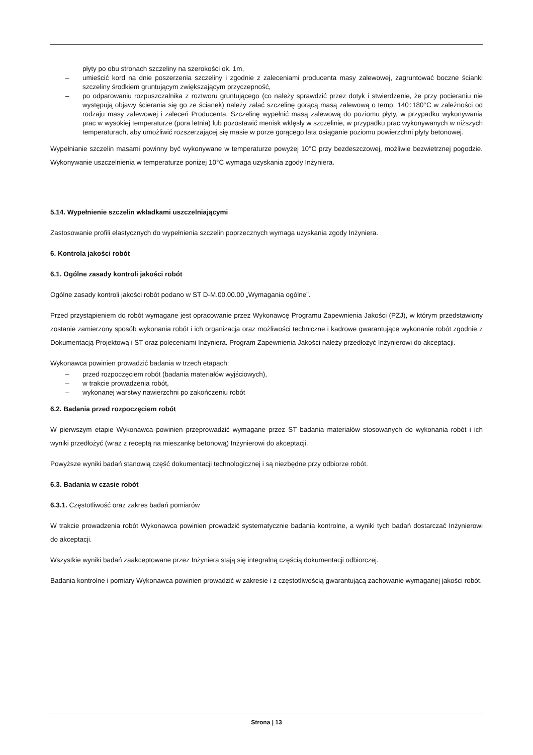płyty po obu stronach szczeliny na szerokości ok. 1m,
– umieścić kord na dnie poszerzenia szczeliny i zgodnie z zaleceniami producenta masy zalewowej, zagruntować boczne ścianki szczeliny środkiem gruntującym zwiększającym przyczepność,
– po odparowaniu rozpuszczalnika z roztworu gruntującego (co należy sprawdzić przez dotyk i stwierdzenie, że przy pocieraniu nie występują objawy ścierania się go ze ścianek) należy zalać szczelinę gorącą masą zalewową o temp. 140÷180°C w zależności od rodzaju masy zalewowej i zaleceń Producenta. Szczelinę wypełnić masą zalewową do poziomu płyty, w przypadku wykonywania prac w wysokiej temperaturze (pora letnia) lub pozostawić menisk wklęsły w szczelinie, w przypadku prac wykonywanych w niższych temperaturach, aby umożliwić rozszerzającej się masie w porze gorącego lata osiąganie poziomu powierzchni płyty betonowej.
Wypełnianie szczelin masami powinny być wykonywane w temperaturze powyżej 10°C przy bezdeszczowej, możliwie bezwietrznej pogodzie. Wykonywanie uszczelnienia w temperaturze poniżej 10°C wymaga uzyskania zgody Inżyniera.
5.14. Wypełnienie szczelin wkładkami uszczelniającymi
Zastosowanie profili elastycznych do wypełnienia szczelin poprzecznych wymaga uzyskania zgody Inżyniera.
6. Kontrola jakości robót
6.1. Ogólne zasady kontroli jakości robót
Ogólne zasady kontroli jakości robót podano w ST D-M.00.00.00 „Wymagania ogólne”.
Przed przystąpieniem do robót wymagane jest opracowanie przez Wykonawcę Programu Zapewnienia Jakości (PZJ), w którym przedstawiony zostanie zamierzony sposób wykonania robót i ich organizacja oraz możliwości techniczne i kadrowe gwarantujące wykonanie robót zgodnie z Dokumentacją Projektową i ST oraz poleceniami Inżyniera. Program Zapewnienia Jakości należy przedłożyć Inżynierowi do akceptacji.
Wykonawca powinien prowadzić badania w trzech etapach:
– przed rozpoczęciem robót (badania materiałów wyjściowych),
– w trakcie prowadzenia robót,
– wykonanej warstwy nawierzchni po zakończeniu robót
6.2. Badania przed rozpoczęciem robót
W pierwszym etapie Wykonawca powinien przeprowadzić wymagane przez ST badania materiałów stosowanych do wykonania robót i ich wyniki przedłożyć (wraz z receptą na mieszankę betonową) Inżynierowi do akceptacji.
Powyższe wyniki badań stanowią część dokumentacji technologicznej i są niezbędne przy odbiorze robót.
6.3. Badania w czasie robót
6.3.1. Częstotliwość oraz zakres badań pomiarów
W trakcie prowadzenia robót Wykonawca powinien prowadzić systematycznie badania kontrolne, a wyniki tych badań dostarczać Inżynierowi do akceptacji.
Wszystkie wyniki badań zaakceptowane przez Inżyniera stają się integralną częścią dokumentacji odbiorczej.
Badania kontrolne i pomiary Wykonawca powinien prowadzić w zakresie i z częstotliwością gwarantującą zachowanie wymaganej jakości robót.
Strona | 13